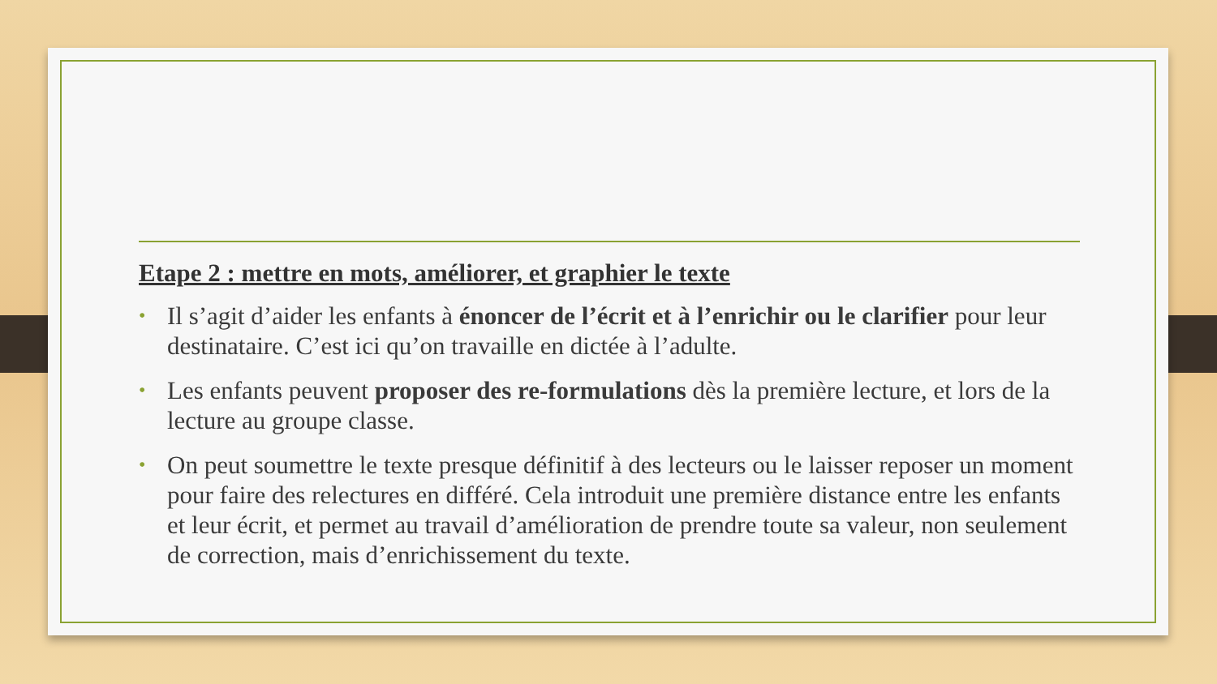Etape 2 : mettre en mots, améliorer, et graphier le texte
• Il s’agit d’aider les enfants à énoncer de l’écrit et à l’enrichir ou le clarifier pour leur destinataire. C’est ici qu’on travaille en dictée à l’adulte.
• Les enfants peuvent proposer des re-formulations dès la première lecture, et lors de la lecture au groupe classe.
• On peut soumettre le texte presque définitif à des lecteurs ou le laisser reposer un moment pour faire des relectures en différé. Cela introduit une première distance entre les enfants et leur écrit, et permet au travail d’amélioration de prendre toute sa valeur, non seulement de correction, mais d’enrichissement du texte.